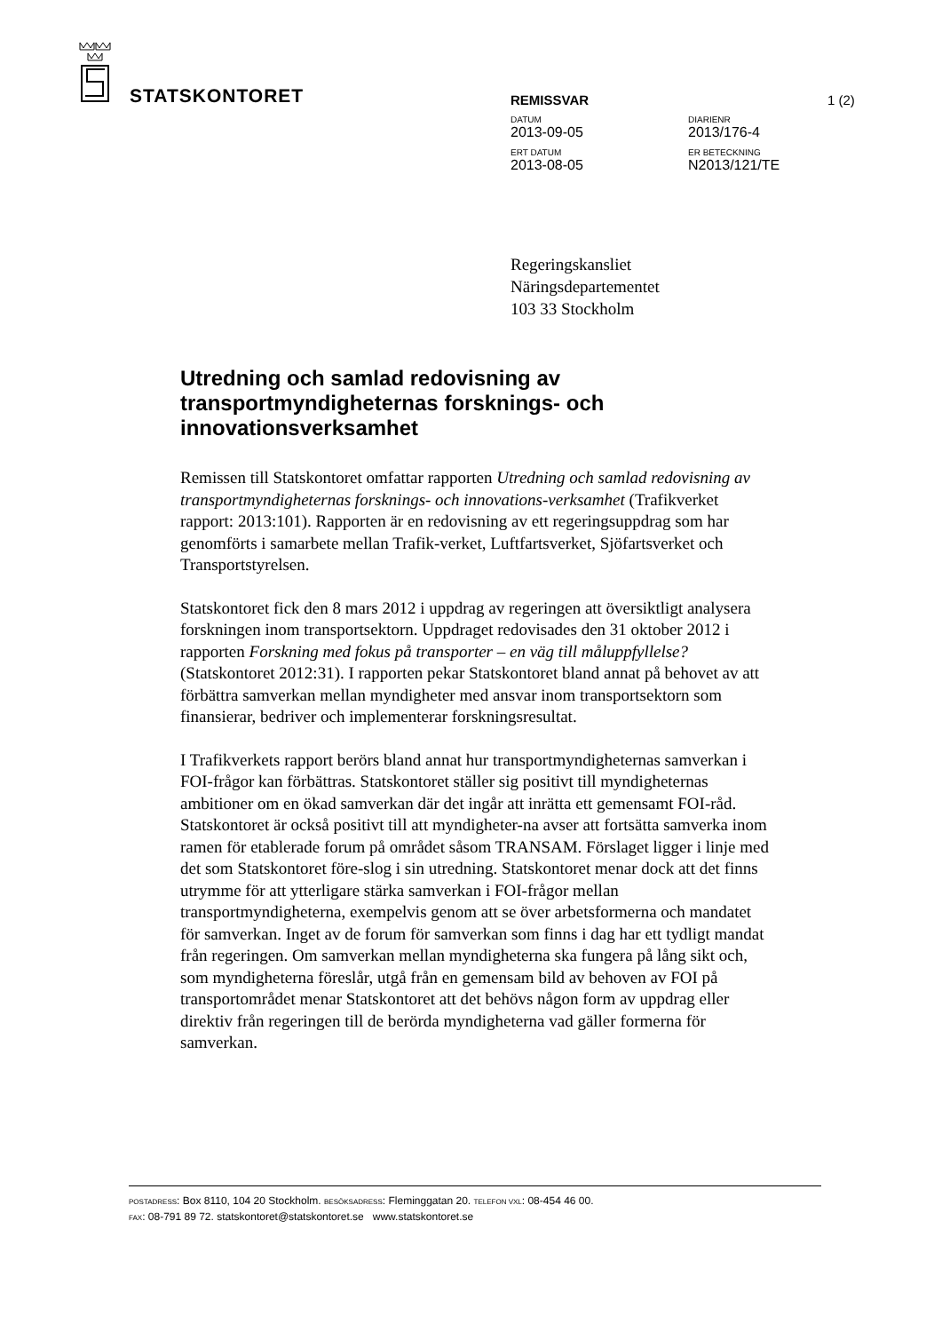STATSKONTORET
REMISSVAR 1 (2)
DATUM DIARIENR
2013-09-05 2013/176-4
ERT DATUM ER BETECKNING
2013-08-05 N2013/121/TE
Regeringskansliet
Näringsdepartementet
103 33 Stockholm
Utredning och samlad redovisning av transportmyndigheternas forsknings- och innovationsverksamhet
Remissen till Statskontoret omfattar rapporten Utredning och samlad redovisning av transportmyndigheternas forsknings- och innovations-verksamhet (Trafikverket rapport: 2013:101). Rapporten är en redovisning av ett regeringsuppdrag som har genomförts i samarbete mellan Trafik-verket, Luftfartsverket, Sjöfartsverket och Transportstyrelsen.
Statskontoret fick den 8 mars 2012 i uppdrag av regeringen att översiktligt analysera forskningen inom transportsektorn. Uppdraget redovisades den 31 oktober 2012 i rapporten Forskning med fokus på transporter – en väg till måluppfyllelse? (Statskontoret 2012:31). I rapporten pekar Statskontoret bland annat på behovet av att förbättra samverkan mellan myndigheter med ansvar inom transportsektorn som finansierar, bedriver och implementerar forskningsresultat.
I Trafikverkets rapport berörs bland annat hur transportmyndigheternas samverkan i FOI-frågor kan förbättras. Statskontoret ställer sig positivt till myndigheternas ambitioner om en ökad samverkan där det ingår att inrätta ett gemensamt FOI-råd. Statskontoret är också positivt till att myndigheter-na avser att fortsätta samverka inom ramen för etablerade forum på området såsom TRANSAM. Förslaget ligger i linje med det som Statskontoret före-slog i sin utredning. Statskontoret menar dock att det finns utrymme för att ytterligare stärka samverkan i FOI-frågor mellan transportmyndigheterna, exempelvis genom att se över arbetsformerna och mandatet för samverkan. Inget av de forum för samverkan som finns i dag har ett tydligt mandat från regeringen. Om samverkan mellan myndigheterna ska fungera på lång sikt och, som myndigheterna föreslår, utgå från en gemensam bild av behoven av FOI på transportområdet menar Statskontoret att det behövs någon form av uppdrag eller direktiv från regeringen till de berörda myndigheterna vad gäller formerna för samverkan.
POSTADRESS: Box 8110, 104 20 Stockholm. BESÖKSADRESS: Fleminggatan 20. TELEFON VXL: 08-454 46 00.
FAX: 08-791 89 72. statskontoret@statskontoret.se www.statskontoret.se